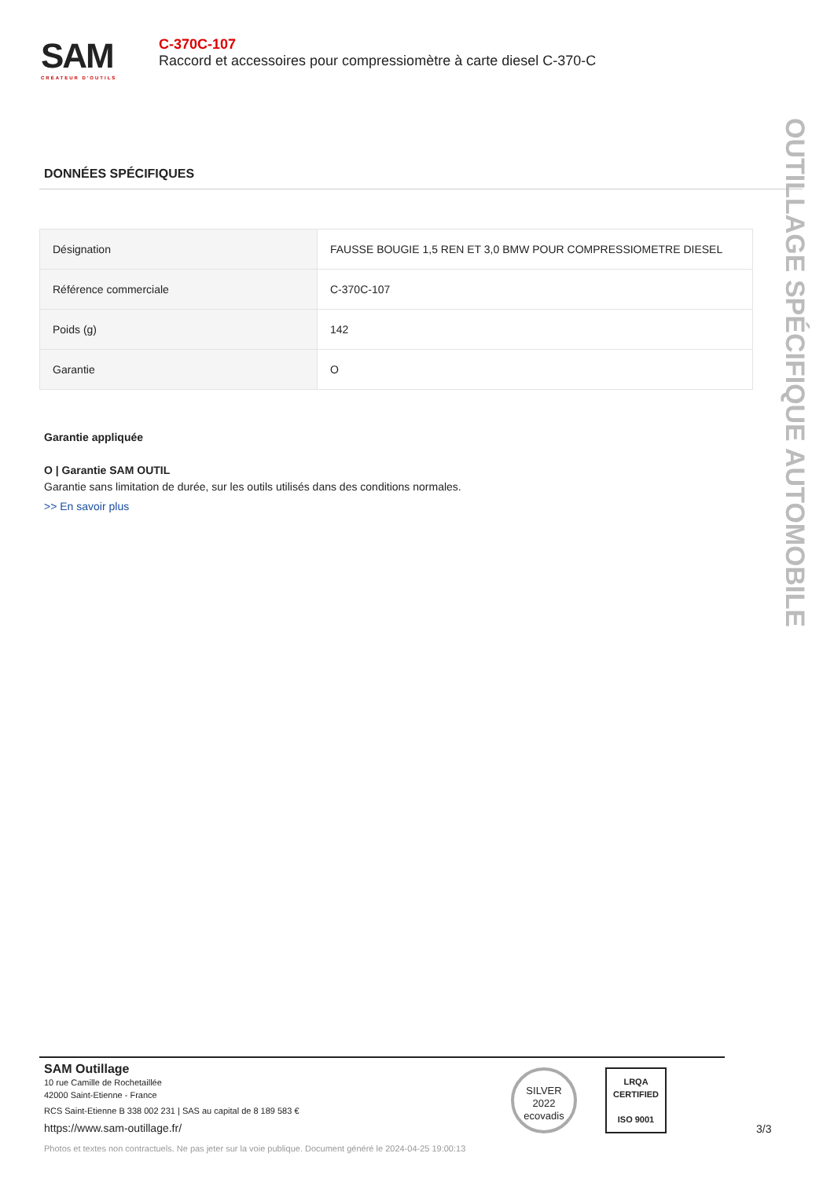SAM
CRÉATEUR D'OUTILS
C-370C-107
Raccord et accessoires pour compressiomètre à carte diesel C-370-C
DONNÉES SPÉCIFIQUES
| Désignation | FAUSSE BOUGIE 1,5 REN ET 3,0 BMW POUR COMPRESSIOMETRE DIESEL |
| Référence commerciale | C-370C-107 |
| Poids (g) | 142 |
| Garantie | O |
Garantie appliquée
O | Garantie SAM OUTIL
Garantie sans limitation de durée, sur les outils utilisés dans des conditions normales.
>> En savoir plus
OUTILLAGE SPÉCIFIQUE AUTOMOBILE
SAM Outillage
10 rue Camille de Rochetaillée
42000 Saint-Etienne - France
RCS Saint-Etienne B 338 002 231 | SAS au capital de 8 189 583 €
https://www.sam-outillage.fr/
Photos et textes non contractuels. Ne pas jeter sur la voie publique. Document généré le 2024-04-25 19:00:13
SILVER 2022
ecovadis
LRQA
CERTIFIED
ISO 9001
3/3